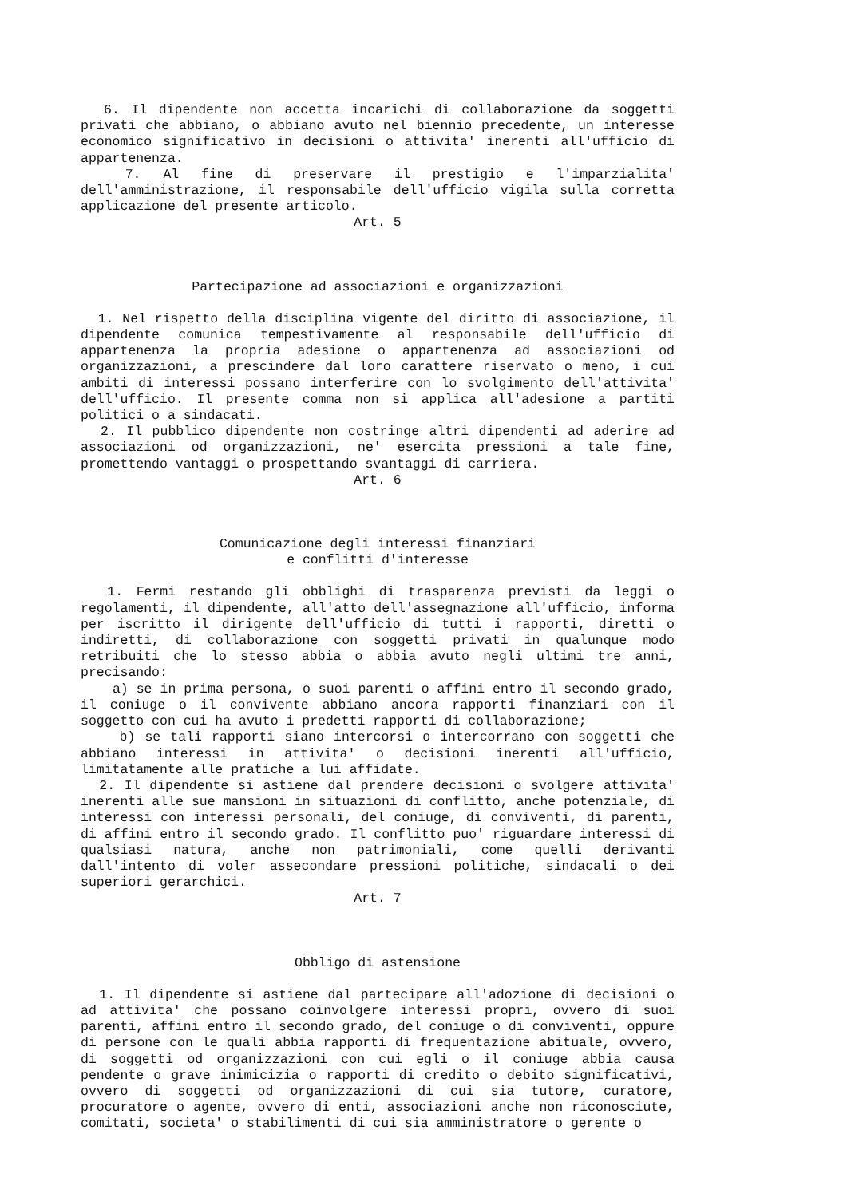6. Il dipendente non accetta incarichi di collaborazione da soggetti privati che abbiano, o abbiano avuto nel biennio precedente, un interesse economico significativo in decisioni o attivita' inerenti all'ufficio di appartenenza.
7. Al fine di preservare il prestigio e l'imparzialita' dell'amministrazione, il responsabile dell'ufficio vigila sulla corretta applicazione del presente articolo.
Art. 5
Partecipazione ad associazioni e organizzazioni
1. Nel rispetto della disciplina vigente del diritto di associazione, il dipendente comunica tempestivamente al responsabile dell'ufficio di appartenenza la propria adesione o appartenenza ad associazioni od organizzazioni, a prescindere dal loro carattere riservato o meno, i cui ambiti di interessi possano interferire con lo svolgimento dell'attivita' dell'ufficio. Il presente comma non si applica all'adesione a partiti politici o a sindacati.
2. Il pubblico dipendente non costringe altri dipendenti ad aderire ad associazioni od organizzazioni, ne' esercita pressioni a tale fine, promettendo vantaggi o prospettando svantaggi di carriera.
Art. 6
Comunicazione degli interessi finanziari
e conflitti d'interesse
1. Fermi restando gli obblighi di trasparenza previsti da leggi o regolamenti, il dipendente, all'atto dell'assegnazione all'ufficio, informa per iscritto il dirigente dell'ufficio di tutti i rapporti, diretti o indiretti, di collaborazione con soggetti privati in qualunque modo retribuiti che lo stesso abbia o abbia avuto negli ultimi tre anni, precisando:
a) se in prima persona, o suoi parenti o affini entro il secondo grado, il coniuge o il convivente abbiano ancora rapporti finanziari con il soggetto con cui ha avuto i predetti rapporti di collaborazione;
b) se tali rapporti siano intercorsi o intercorrano con soggetti che abbiano interessi in attivita' o decisioni inerenti all'ufficio, limitatamente alle pratiche a lui affidate.
2. Il dipendente si astiene dal prendere decisioni o svolgere attivita' inerenti alle sue mansioni in situazioni di conflitto, anche potenziale, di interessi con interessi personali, del coniuge, di conviventi, di parenti, di affini entro il secondo grado. Il conflitto puo' riguardare interessi di qualsiasi natura, anche non patrimoniali, come quelli derivanti dall'intento di voler assecondare pressioni politiche, sindacali o dei superiori gerarchici.
Art. 7
Obbligo di astensione
1. Il dipendente si astiene dal partecipare all'adozione di decisioni o ad attivita' che possano coinvolgere interessi propri, ovvero di suoi parenti, affini entro il secondo grado, del coniuge o di conviventi, oppure di persone con le quali abbia rapporti di frequentazione abituale, ovvero, di soggetti od organizzazioni con cui egli o il coniuge abbia causa pendente o grave inimicizia o rapporti di credito o debito significativi, ovvero di soggetti od organizzazioni di cui sia tutore, curatore, procuratore o agente, ovvero di enti, associazioni anche non riconosciute, comitati, societa' o stabilimenti di cui sia amministratore o gerente o